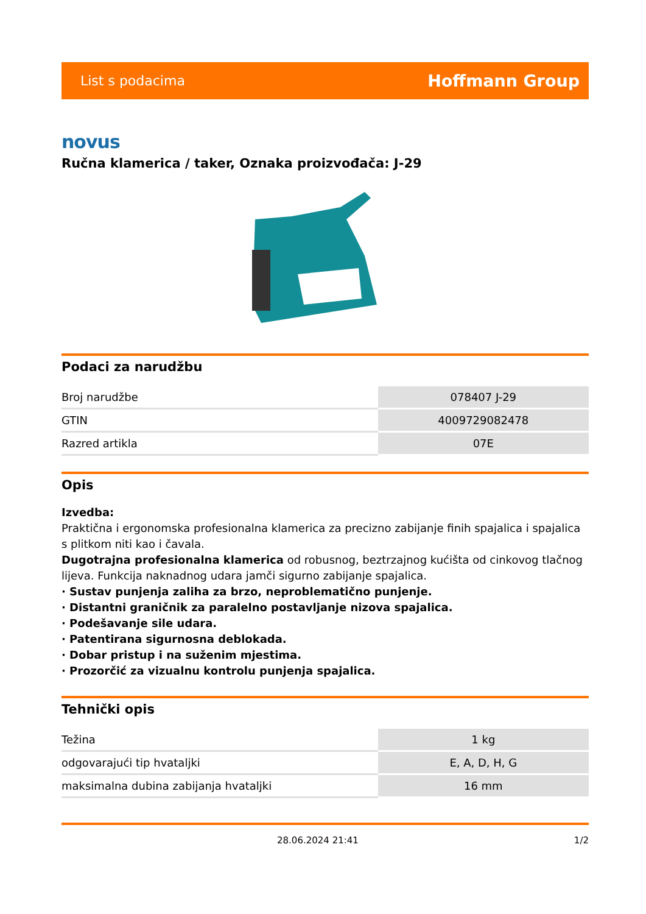List s podacima Hoffmann Group
novus
Ručna klamerica / taker, Oznaka proizvođača: J-29
Podaci za narudžbu
| Broj narudžbe | 078407 J-29 |
| GTIN | 4009729082478 |
| Razred artikla | 07E |
Opis
Izvedba:
Praktična i ergonomska profesionalna klamerica za precizno zabijanje finih spajalica i spajalica s plitkom niti kao i čavala.
Dugotrajna profesionalna klamerica od robusnog, beztrzajnog kućišta od cinkovog tlačnog lijeva. Funkcija naknadnog udara jamči sigurno zabijanje spajalica.
· Sustav punjenja zaliha za brzo, neproblematično punjenje.
· Distantni graničnik za paralelno postavljanje nizova spajalica.
· Podešavanje sile udara.
· Patentirana sigurnosna deblokada.
· Dobar pristup i na suženim mjestima.
· Prozorčić za vizualnu kontrolu punjenja spajalica.
Tehnički opis
| Težina | 1 kg |
| odgovarajući tip hvataljki | E, A, D, H, G |
| maksimalna dubina zabijanja hvataljki | 16 mm |
28.06.2024 21:41 1/2